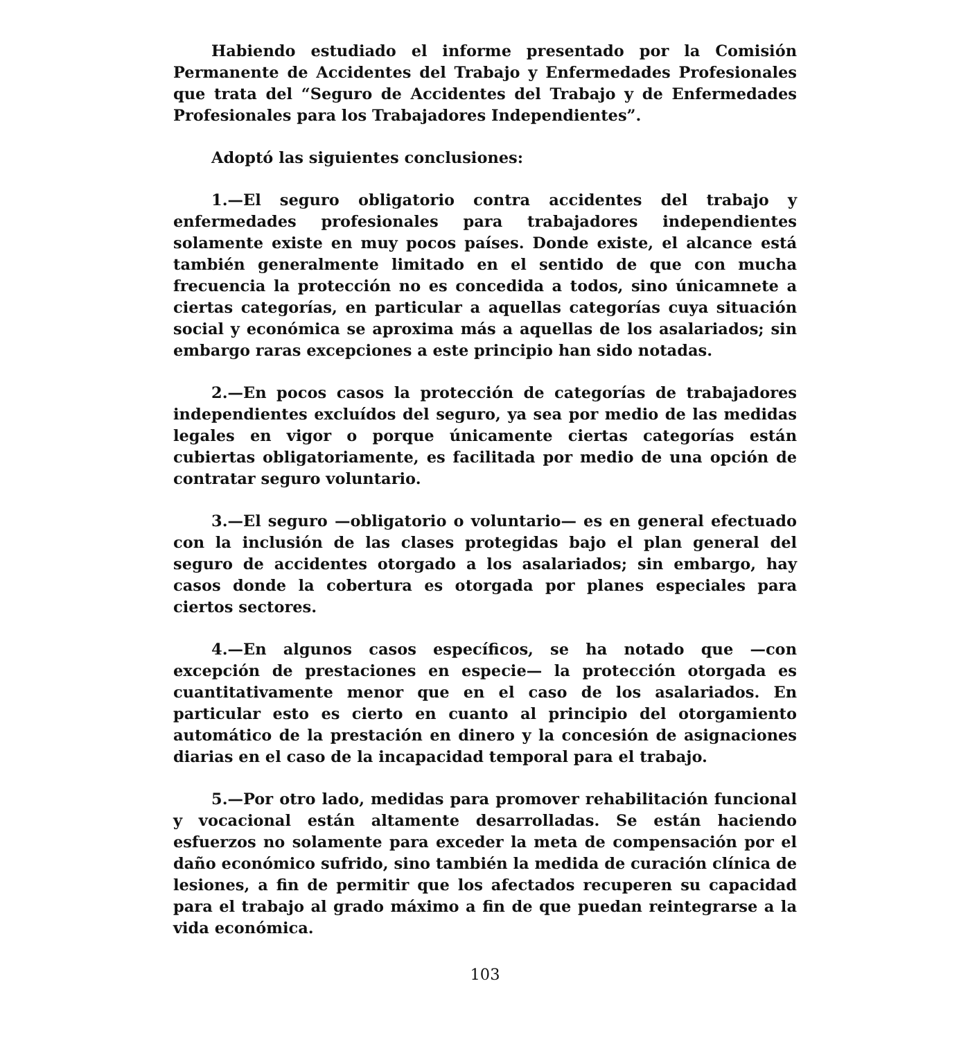Habiendo estudiado el informe presentado por la Comisión Permanente de Accidentes del Trabajo y Enfermedades Profesionales que trata del “Seguro de Accidentes del Trabajo y de Enfermedades Profesionales para los Trabajadores Independientes”.
Adoptó las siguientes conclusiones:
1.—El seguro obligatorio contra accidentes del trabajo y enfermedades profesionales para trabajadores independientes solamente existe en muy pocos países. Donde existe, el alcance está también generalmente limitado en el sentido de que con mucha frecuencia la protección no es concedida a todos, sino únicamnete a ciertas categorías, en particular a aquellas categorías cuya situación social y económica se aproxima más a aquellas de los asalariados; sin embargo raras excepciones a este principio han sido notadas.
2.—En pocos casos la protección de categorías de trabajadores independientes excluídos del seguro, ya sea por medio de las medidas legales en vigor o porque únicamente ciertas categorías están cubiertas obligatoriamente, es facilitada por medio de una opción de contratar seguro voluntario.
3.—El seguro —obligatorio o voluntario— es en general efectuado con la inclusión de las clases protegidas bajo el plan general del seguro de accidentes otorgado a los asalariados; sin embargo, hay casos donde la cobertura es otorgada por planes especiales para ciertos sectores.
4.—En algunos casos específicos, se ha notado que —con excepción de prestaciones en especie— la protección otorgada es cuantitativamente menor que en el caso de los asalariados. En particular esto es cierto en cuanto al principio del otorgamiento automático de la prestación en dinero y la concesión de asignaciones diarias en el caso de la incapacidad temporal para el trabajo.
5.—Por otro lado, medidas para promover rehabilitación funcional y vocacional están altamente desarrolladas. Se están haciendo esfuerzos no solamente para exceder la meta de compensación por el daño económico sufrido, sino también la medida de curación clínica de lesiones, a fin de permitir que los afectados recuperen su capacidad para el trabajo al grado máximo a fin de que puedan reintegrarse a la vida económica.
103